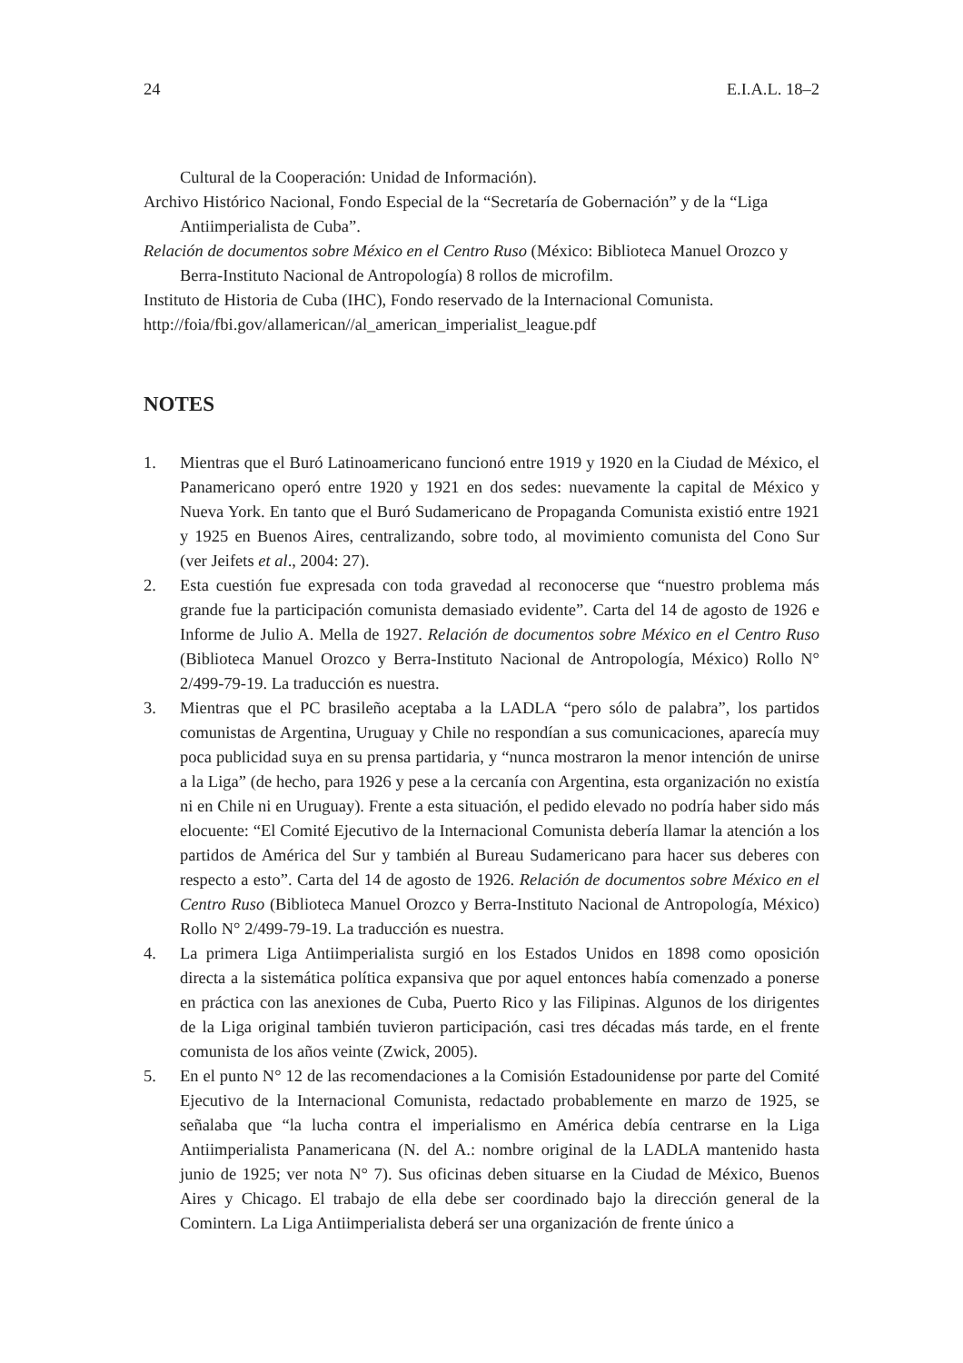24 E.I.A.L. 18–2
Cultural de la Cooperación: Unidad de Información).
Archivo Histórico Nacional, Fondo Especial de la “Secretaría de Gobernación” y de la “Liga Antiimperialista de Cuba”.
Relación de documentos sobre México en el Centro Ruso (México: Biblioteca Manuel Orozco y Berra-Instituto Nacional de Antropología) 8 rollos de microfilm.
Instituto de Historia de Cuba (IHC), Fondo reservado de la Internacional Comunista.
http://foia/fbi.gov/allamerican//al_american_imperialist_league.pdf
NOTES
1. Mientras que el Buró Latinoamericano funcionó entre 1919 y 1920 en la Ciudad de México, el Panamericano operó entre 1920 y 1921 en dos sedes: nuevamente la capital de México y Nueva York. En tanto que el Buró Sudamericano de Propaganda Comunista existió entre 1921 y 1925 en Buenos Aires, centralizando, sobre todo, al movimiento comunista del Cono Sur (ver Jeifets et al., 2004: 27).
2. Esta cuestión fue expresada con toda gravedad al reconocerse que “nuestro problema más grande fue la participación comunista demasiado evidente”. Carta del 14 de agosto de 1926 e Informe de Julio A. Mella de 1927. Relación de documentos sobre México en el Centro Ruso (Biblioteca Manuel Orozco y Berra-Instituto Nacional de Antropología, México) Rollo N° 2/499-79-19. La traducción es nuestra.
3. Mientras que el PC brasileño aceptaba a la LADLA “pero sólo de palabra”, los partidos comunistas de Argentina, Uruguay y Chile no respondían a sus comunicaciones, aparecía muy poca publicidad suya en su prensa partidaria, y “nunca mostraron la menor intención de unirse a la Liga” (de hecho, para 1926 y pese a la cercanía con Argentina, esta organización no existía ni en Chile ni en Uruguay). Frente a esta situación, el pedido elevado no podría haber sido más elocuente: “El Comité Ejecutivo de la Internacional Comunista debería llamar la atención a los partidos de América del Sur y también al Bureau Sudamericano para hacer sus deberes con respecto a esto”. Carta del 14 de agosto de 1926. Relación de documentos sobre México en el Centro Ruso (Biblioteca Manuel Orozco y Berra-Instituto Nacional de Antropología, México) Rollo N° 2/499-79-19. La traducción es nuestra.
4. La primera Liga Antiimperialista surgió en los Estados Unidos en 1898 como oposición directa a la sistemática política expansiva que por aquel entonces había comenzado a ponerse en práctica con las anexiones de Cuba, Puerto Rico y las Filipinas. Algunos de los dirigentes de la Liga original también tuvieron participación, casi tres décadas más tarde, en el frente comunista de los años veinte (Zwick, 2005).
5. En el punto N° 12 de las recomendaciones a la Comisión Estadounidense por parte del Comité Ejecutivo de la Internacional Comunista, redactado probablemente en marzo de 1925, se señalaba que “la lucha contra el imperialismo en América debía centrarse en la Liga Antiimperialista Panamericana (N. del A.: nombre original de la LADLA mantenido hasta junio de 1925; ver nota N° 7). Sus oficinas deben situarse en la Ciudad de México, Buenos Aires y Chicago. El trabajo de ella debe ser coordinado bajo la dirección general de la Comintern. La Liga Antiimperialista deberá ser una organización de frente único a